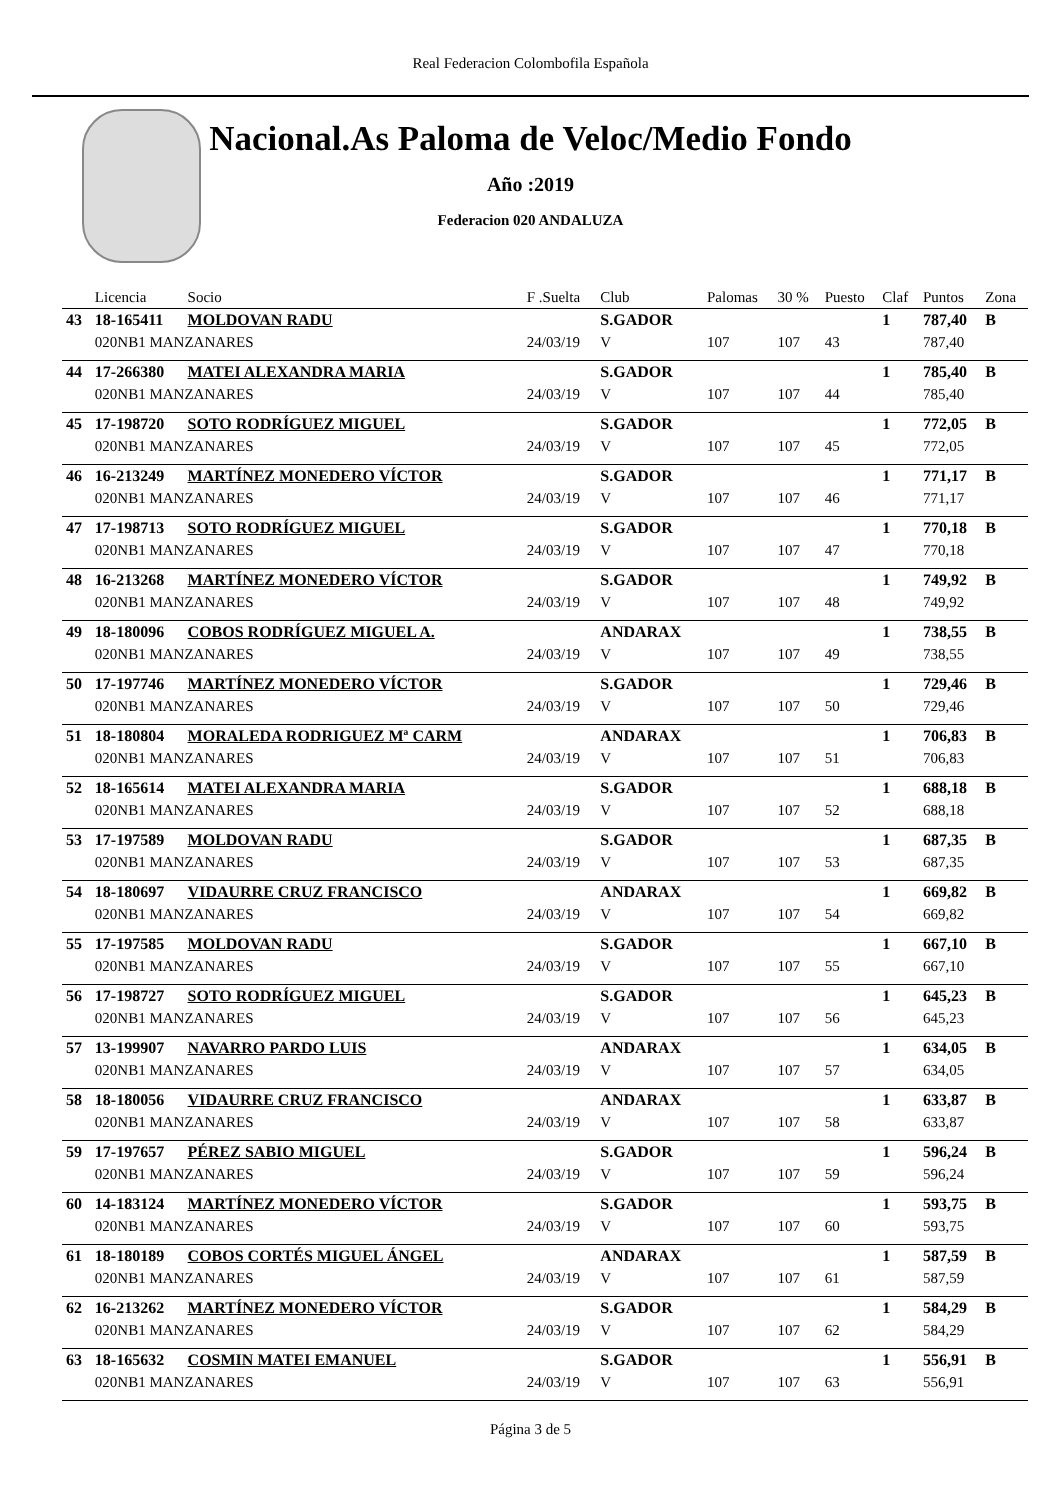Real Federacion Colombofila Española
Nacional.As Paloma de Veloc/Medio Fondo
Año :2019
Federacion 020 ANDALUZA
| | Licencia | Socio | F .Suelta | Club | Palomas | 30 % | Puesto | Claf | Puntos | Zona |
| --- | --- | --- | --- | --- | --- | --- | --- | --- | --- | --- |
| 43 | 18-165411 | MOLDOVAN RADU | | S.GADOR | | | | 1 | 787,40 | B |
| | 020NB1 MANZANARES | | 24/03/19 | V | 107 | 107 | 43 | | 787,40 | |
| 44 | 17-266380 | MATEI ALEXANDRA MARIA | | S.GADOR | | | | 1 | 785,40 | B |
| | 020NB1 MANZANARES | | 24/03/19 | V | 107 | 107 | 44 | | 785,40 | |
| 45 | 17-198720 | SOTO RODRÍGUEZ MIGUEL | | S.GADOR | | | | 1 | 772,05 | B |
| | 020NB1 MANZANARES | | 24/03/19 | V | 107 | 107 | 45 | | 772,05 | |
| 46 | 16-213249 | MARTÍNEZ MONEDERO VÍCTOR | | S.GADOR | | | | 1 | 771,17 | B |
| | 020NB1 MANZANARES | | 24/03/19 | V | 107 | 107 | 46 | | 771,17 | |
| 47 | 17-198713 | SOTO RODRÍGUEZ MIGUEL | | S.GADOR | | | | 1 | 770,18 | B |
| | 020NB1 MANZANARES | | 24/03/19 | V | 107 | 107 | 47 | | 770,18 | |
| 48 | 16-213268 | MARTÍNEZ MONEDERO VÍCTOR | | S.GADOR | | | | 1 | 749,92 | B |
| | 020NB1 MANZANARES | | 24/03/19 | V | 107 | 107 | 48 | | 749,92 | |
| 49 | 18-180096 | COBOS RODRÍGUEZ MIGUEL A. | | ANDARAX | | | | 1 | 738,55 | B |
| | 020NB1 MANZANARES | | 24/03/19 | V | 107 | 107 | 49 | | 738,55 | |
| 50 | 17-197746 | MARTÍNEZ MONEDERO VÍCTOR | | S.GADOR | | | | 1 | 729,46 | B |
| | 020NB1 MANZANARES | | 24/03/19 | V | 107 | 107 | 50 | | 729,46 | |
| 51 | 18-180804 | MORALEDA RODRIGUEZ Mª CARM | | ANDARAX | | | | 1 | 706,83 | B |
| | 020NB1 MANZANARES | | 24/03/19 | V | 107 | 107 | 51 | | 706,83 | |
| 52 | 18-165614 | MATEI ALEXANDRA MARIA | | S.GADOR | | | | 1 | 688,18 | B |
| | 020NB1 MANZANARES | | 24/03/19 | V | 107 | 107 | 52 | | 688,18 | |
| 53 | 17-197589 | MOLDOVAN RADU | | S.GADOR | | | | 1 | 687,35 | B |
| | 020NB1 MANZANARES | | 24/03/19 | V | 107 | 107 | 53 | | 687,35 | |
| 54 | 18-180697 | VIDAURRE CRUZ FRANCISCO | | ANDARAX | | | | 1 | 669,82 | B |
| | 020NB1 MANZANARES | | 24/03/19 | V | 107 | 107 | 54 | | 669,82 | |
| 55 | 17-197585 | MOLDOVAN RADU | | S.GADOR | | | | 1 | 667,10 | B |
| | 020NB1 MANZANARES | | 24/03/19 | V | 107 | 107 | 55 | | 667,10 | |
| 56 | 17-198727 | SOTO RODRÍGUEZ MIGUEL | | S.GADOR | | | | 1 | 645,23 | B |
| | 020NB1 MANZANARES | | 24/03/19 | V | 107 | 107 | 56 | | 645,23 | |
| 57 | 13-199907 | NAVARRO PARDO LUIS | | ANDARAX | | | | 1 | 634,05 | B |
| | 020NB1 MANZANARES | | 24/03/19 | V | 107 | 107 | 57 | | 634,05 | |
| 58 | 18-180056 | VIDAURRE CRUZ FRANCISCO | | ANDARAX | | | | 1 | 633,87 | B |
| | 020NB1 MANZANARES | | 24/03/19 | V | 107 | 107 | 58 | | 633,87 | |
| 59 | 17-197657 | PÉREZ SABIO MIGUEL | | S.GADOR | | | | 1 | 596,24 | B |
| | 020NB1 MANZANARES | | 24/03/19 | V | 107 | 107 | 59 | | 596,24 | |
| 60 | 14-183124 | MARTÍNEZ MONEDERO VÍCTOR | | S.GADOR | | | | 1 | 593,75 | B |
| | 020NB1 MANZANARES | | 24/03/19 | V | 107 | 107 | 60 | | 593,75 | |
| 61 | 18-180189 | COBOS CORTÉS MIGUEL ÁNGEL | | ANDARAX | | | | 1 | 587,59 | B |
| | 020NB1 MANZANARES | | 24/03/19 | V | 107 | 107 | 61 | | 587,59 | |
| 62 | 16-213262 | MARTÍNEZ MONEDERO VÍCTOR | | S.GADOR | | | | 1 | 584,29 | B |
| | 020NB1 MANZANARES | | 24/03/19 | V | 107 | 107 | 62 | | 584,29 | |
| 63 | 18-165632 | COSMIN MATEI EMANUEL | | S.GADOR | | | | 1 | 556,91 | B |
| | 020NB1 MANZANARES | | 24/03/19 | V | 107 | 107 | 63 | | 556,91 | |
Página 3 de 5